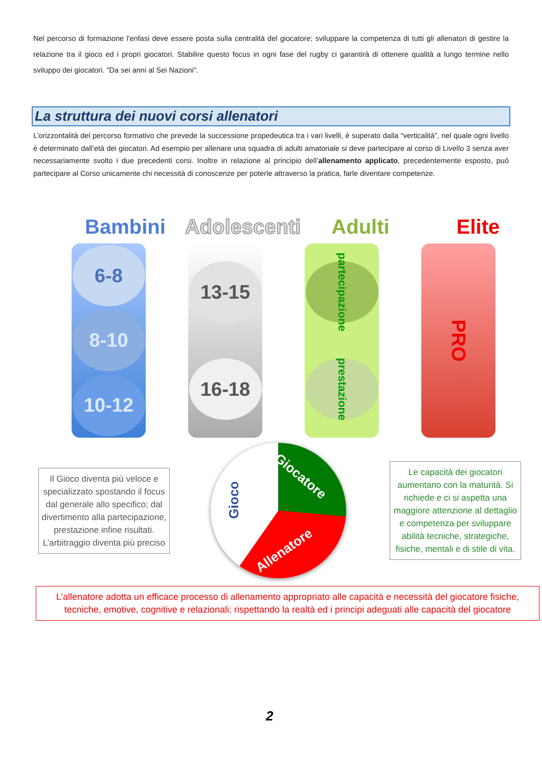Nel percorso di formazione l'enfasi deve essere posta sulla centralità del giocatore; sviluppare la competenza di tutti gli allenatori di gestire la relazione tra il gioco ed i propri giocatori. Stabilire questo focus in ogni fase del rugby ci garantirà di ottenere qualità a lungo termine nello sviluppo dei giocatori. "Da sei anni al Sei Nazioni".
La struttura dei nuovi corsi allenatori
L’orizzontalità del percorso formativo che prevede la successione propedeutica tra i vari livelli, è superato dalla “verticalità”, nel quale ogni livello è determinato dall’età dei giocatori. Ad esempio per allenare una squadra di adulti amatoriale si deve partecipare al corso di Livello 3 senza aver necessariamente svolto i due precedenti corsi. Inoltre in relazione al principio dell’allenamento applicato, precedentemente esposto, può partecipare al Corso unicamente chi necessità di conoscenze per poterle attraverso la pratica, farle diventare competenze.
Bambini Adolescenti
Adulti Elite
6-8
8-10
10-12
13-15
16-18
partecipazione
prestazione
PRO
Il Gioco diventa più veloce e specializzato spostando il focus dal generale allo specifico; dal divertimento alla partecipazione, prestazione infine risultati. L’arbitraggio diventa più preciso
Gioco
Giocatore
Allenatore
Le capacità dei giocatori aumentano con la maturità. Si richiede e ci si aspetta una maggiore attenzione al dettaglio e competenza per sviluppare abilità tecniche, strategiche, fisiche, mentali e di stile di vita.
L’allenatore adotta un efficace processo di allenamento appropriato alle capacità e necessità del giocatore fisiche, tecniche, emotive, cognitive e relazionali; rispettando la realtà ed i principi adeguati alle capacità del giocatore
2